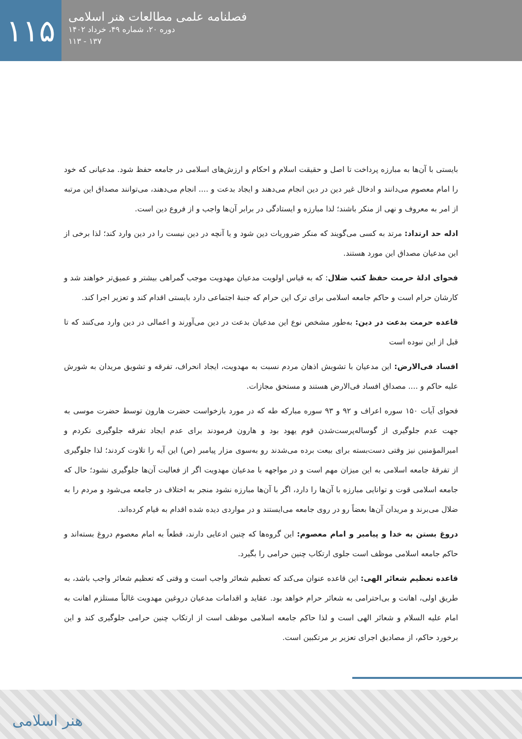۱۱۵
فصلنامه علمی مطالعات هنر اسلامی
دوره ۲۰، شماره ۴۹، خرداد ۱۴۰۲
۱۳۷ - ۱۱۳
بایستی با آن‌ها به مبارزه پرداخت تا اصل و حقیقت اسلام و احکام و ارزش‌های اسلامی در جامعه حفظ شود. مدعیانی که خود را امام معصوم می‌دانند و ادخال غیر دین در دین انجام می‌دهند و ایجاد بدعت و .... انجام می‌دهند، می‌توانند مصداق این مرتبه از امر به معروف و نهی از منکر باشند؛ لذا مبارزه و ایستادگی در برابر آن‌ها واجب و از فروع دین است.
ادله حد ارتداد: مرتد به کسی می‌گویند که منکر ضروریات دین شود و یا آنچه در دین نیست را در دین وارد کند؛ لذا برخی از این مدعیان مصداق این مورد هستند.
فحوای ادلۀ حرمت حفظ کتب ضلال: که به قیاس اولویت مدعیان مهدویت موجب گمراهی بیشتر و عمیق‌تر خواهند شد و کارشان حرام است و حاکم جامعه اسلامی برای ترک این حرام که جنبۀ اجتماعی دارد بایستی اقدام کند و تعزیر اجرا کند.
قاعده حرمت بدعت در دین: به‌طور مشخص نوع این مدعیان بدعت در دین می‌آورند و اعمالی در دین وارد می‌کنند که تا قبل از این نبوده است
افساد فی‌الارض: این مدعیان با تشویش اذهان مردم نسبت به مهدویت، ایجاد انحراف، تفرقه و تشویق مریدان به شورش علیه حاکم و .... مصداق افساد فی‌الارض هستند و مستحق مجازات.
فحوای آیات ۱۵۰ سوره اعراف و ۹۲ و ۹۳ سوره مبارکه طه که در مورد بازخواست حضرت هارون توسط حضرت موسی به جهت عدم جلوگیری از گوساله‌پرست‌شدن قوم یهود بود و هارون فرمودند برای عدم ایجاد تفرقه جلوگیری نکردم و امیرالمؤمنین نیز وقتی دست‌بسته برای بیعت برده می‌شدند رو به‌سوی مزار پیامبر (ص) این آیه را تلاوت کردند؛ لذا جلوگیری از تفرقۀ جامعه اسلامی به این میزان مهم است و در مواجهه با مدعیان مهدویت اگر از فعالیت آن‌ها جلوگیری نشود؛ حال که جامعه اسلامی قوت و توانایی مبارزه با آن‌ها را دارد، اگر با آن‌ها مبارزه نشود منجر به اختلاف در جامعه می‌شود و مردم را به ضلال می‌برند و مریدان آن‌ها بعضاً رو در روی جامعه می‌ایستند و در مواردی دیده شده اقدام به قیام کرده‌اند.
دروغ بستن به خدا و پیامبر و امام معصوم: این گروه‌ها که چنین ادعایی دارند، قطعاً به امام معصوم دروغ بسته‌اند و حاکم جامعه اسلامی موظف است جلوی ارتکاب چنین حرامی را بگیرد.
قاعده تعظیم شعائر الهی: این قاعده عنوان می‌کند که تعظیم شعائر واجب است و وقتی که تعظیم شعائر واجب باشد، به طریق اولی، اهانت و بی‌احترامی به شعائر حرام خواهد بود. عقاید و اقدامات مدعیان دروغین مهدویت غالباً مستلزم اهانت به امام علیه السلام و شعائر الهی است و لذا حاکم جامعه اسلامی موظف است از ارتکاب چنین حرامی جلوگیری کند و این برخورد حاکم، از مصادیق اجرای تعزیر بر مرتکبین است.
هنر اسلامی